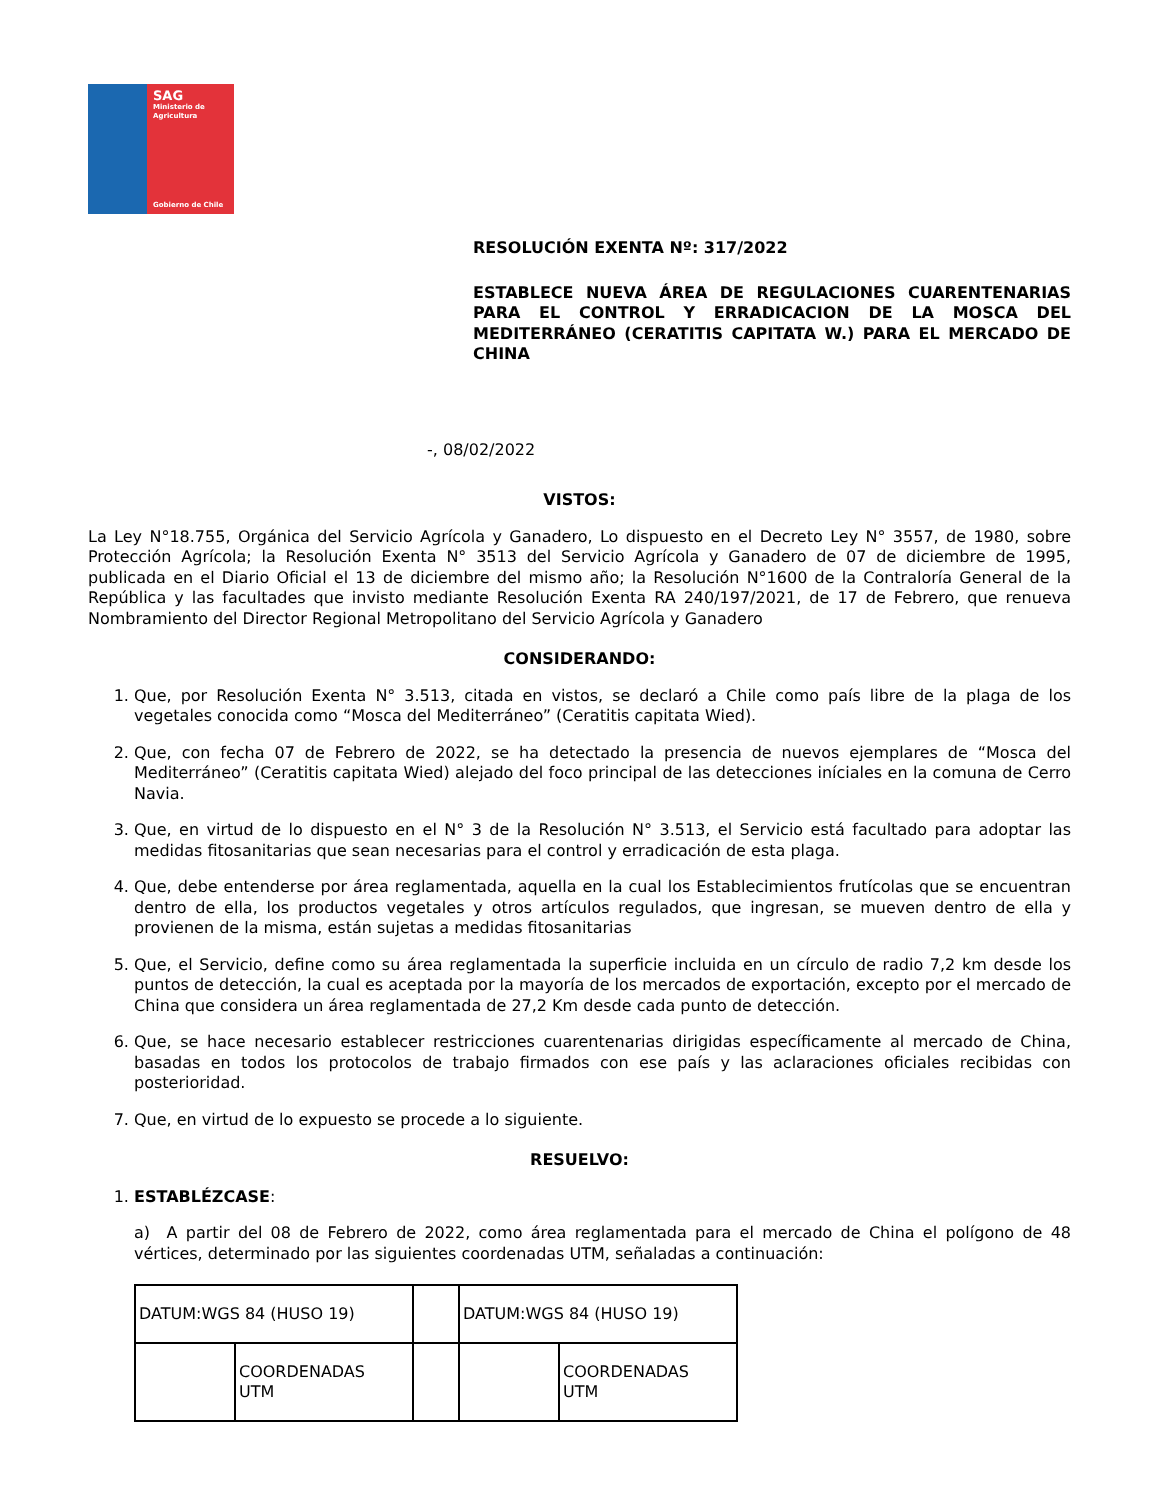SAG
Ministerio de Agricultura
Gobierno de Chile
RESOLUCIÓN EXENTA Nº: 317/2022
ESTABLECE NUEVA ÁREA DE REGULACIONES CUARENTENARIAS PARA EL CONTROL Y ERRADICACION DE LA MOSCA DEL MEDITERRÁNEO (CERATITIS CAPITATA W.) PARA EL MERCADO DE CHINA
-, 08/02/2022
VISTOS:
La Ley N°18.755, Orgánica del Servicio Agrícola y Ganadero, Lo dispuesto en el Decreto Ley N° 3557, de 1980, sobre Protección Agrícola; la Resolución Exenta N° 3513 del Servicio Agrícola y Ganadero de 07 de diciembre de 1995, publicada en el Diario Oficial el 13 de diciembre del mismo año; la Resolución N°1600 de la Contraloría General de la República y las facultades que invisto mediante Resolución Exenta RA 240/197/2021, de 17 de Febrero, que renueva Nombramiento del Director Regional Metropolitano del Servicio Agrícola y Ganadero
CONSIDERANDO:
1. Que, por Resolución Exenta N° 3.513, citada en vistos, se declaró a Chile como país libre de la plaga de los vegetales conocida como “Mosca del Mediterráneo” (Ceratitis capitata Wied).
2. Que, con fecha 07 de Febrero de 2022, se ha detectado la presencia de nuevos ejemplares de “Mosca del Mediterráneo” (Ceratitis capitata Wied) alejado del foco principal de las detecciones iníciales en la comuna de Cerro Navia.
3. Que, en virtud de lo dispuesto en el N° 3 de la Resolución N° 3.513, el Servicio está facultado para adoptar las medidas fitosanitarias que sean necesarias para el control y erradicación de esta plaga.
4. Que, debe entenderse por área reglamentada, aquella en la cual los Establecimientos frutícolas que se encuentran dentro de ella, los productos vegetales y otros artículos regulados, que ingresan, se mueven dentro de ella y provienen de la misma, están sujetas a medidas fitosanitarias
5. Que, el Servicio, define como su área reglamentada la superficie incluida en un círculo de radio 7,2 km desde los puntos de detección, la cual es aceptada por la mayoría de los mercados de exportación, excepto por el mercado de China que considera un área reglamentada de 27,2 Km desde cada punto de detección.
6. Que, se hace necesario establecer restricciones cuarentenarias dirigidas específicamente al mercado de China, basadas en todos los protocolos de trabajo firmados con ese país y las aclaraciones oficiales recibidas con posterioridad.
7. Que, en virtud de lo expuesto se procede a lo siguiente.
RESUELVO:
1. ESTABLÉZCASE:
a) A partir del 08 de Febrero de 2022, como área reglamentada para el mercado de China el polígono de 48 vértices, determinado por las siguientes coordenadas UTM, señaladas a continuación:
| DATUM:WGS 84 (HUSO 19) | | | DATUM:WGS 84 (HUSO 19) | |
| | COORDENADAS UTM | | | COORDENADAS UTM |